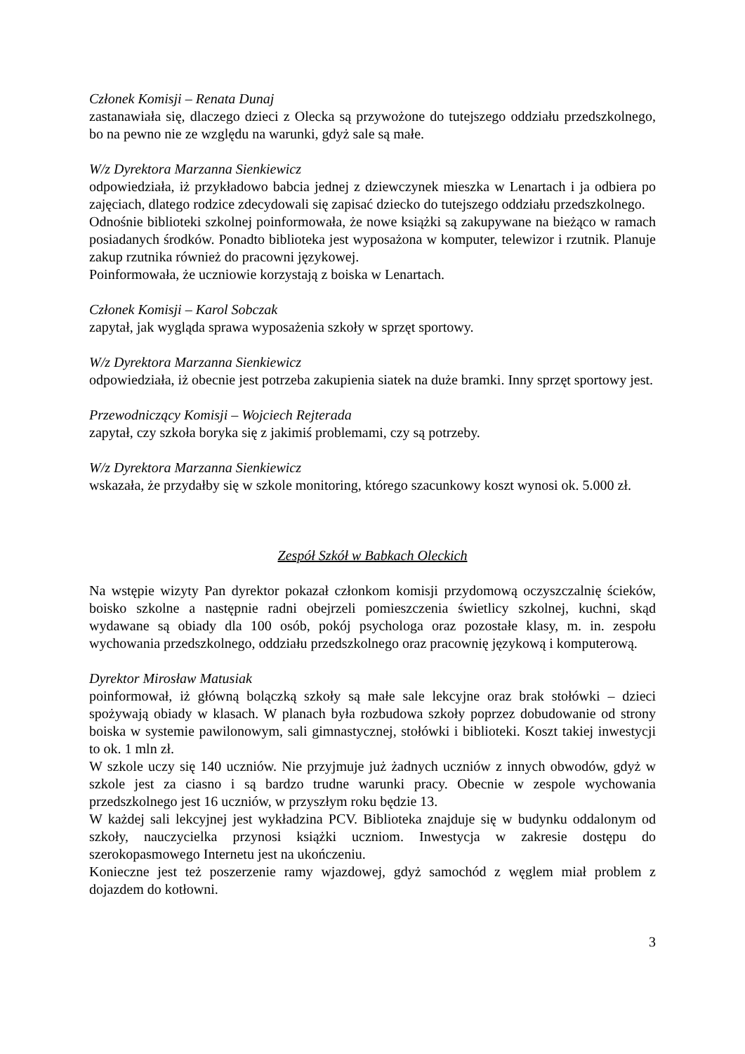Członek Komisji – Renata Dunaj
zastanawiała się, dlaczego dzieci z Olecka są przywożone do tutejszego oddziału przedszkolnego, bo na pewno nie ze względu na warunki, gdyż sale są małe.
W/z Dyrektora Marzanna Sienkiewicz
odpowiedziała, iż przykładowo babcia jednej z dziewczynek mieszka w Lenartach i ja odbiera po zajęciach, dlatego rodzice zdecydowali się zapisać dziecko do tutejszego oddziału przedszkolnego.
Odnośnie biblioteki szkolnej poinformowała, że nowe książki są zakupywane na bieżąco w ramach posiadanych środków. Ponadto biblioteka jest wyposażona w komputer, telewizor i rzutnik. Planuje zakup rzutnika również do pracowni językowej.
Poinformowała, że uczniowie korzystają z boiska w Lenartach.
Członek Komisji – Karol Sobczak
zapytał, jak wygląda sprawa wyposażenia szkoły w sprzęt sportowy.
W/z Dyrektora Marzanna Sienkiewicz
odpowiedziała, iż obecnie jest potrzeba zakupienia siatek na duże bramki. Inny sprzęt sportowy jest.
Przewodniczący Komisji – Wojciech Rejterada
zapytał, czy szkoła boryka się z jakimiś problemami, czy są potrzeby.
W/z Dyrektora Marzanna Sienkiewicz
wskazała, że przydałby się w szkole monitoring, którego szacunkowy koszt wynosi ok. 5.000 zł.
Zespół Szkół w Babkach Oleckich
Na wstępie wizyty Pan dyrektor pokazał członkom komisji przydomową oczyszczalnię ścieków, boisko szkolne a następnie radni obejrzeli pomieszczenia świetlicy szkolnej, kuchni, skąd wydawane są obiady dla 100 osób, pokój psychologa oraz pozostałe klasy, m. in. zespołu wychowania przedszkolnego, oddziału przedszkolnego oraz pracownię językową i komputerową.
Dyrektor Mirosław Matusiak
poinformował, iż główną bolączką szkoły są małe sale lekcyjne oraz brak stołówki – dzieci spożywają obiady w klasach. W planach była rozbudowa szkoły poprzez dobudowanie od strony boiska w systemie pawilonowym, sali gimnastycznej, stołówki i biblioteki. Koszt takiej inwestycji to ok. 1 mln zł.
W szkole uczy się 140 uczniów. Nie przyjmuje już żadnych uczniów z innych obwodów, gdyż w szkole jest za ciasno i są bardzo trudne warunki pracy. Obecnie w zespole wychowania przedszkolnego jest 16 uczniów, w przyszłym roku będzie 13.
W każdej sali lekcyjnej jest wykładzina PCV. Biblioteka znajduje się w budynku oddalonym od szkoły, nauczycielka przynosi książki uczniom. Inwestycja w zakresie dostępu do szerokopasmowego Internetu jest na ukończeniu.
Konieczne jest też poszerzenie ramy wjazdowej, gdyż samochód z węglem miał problem z dojazdem do kotłowni.
3